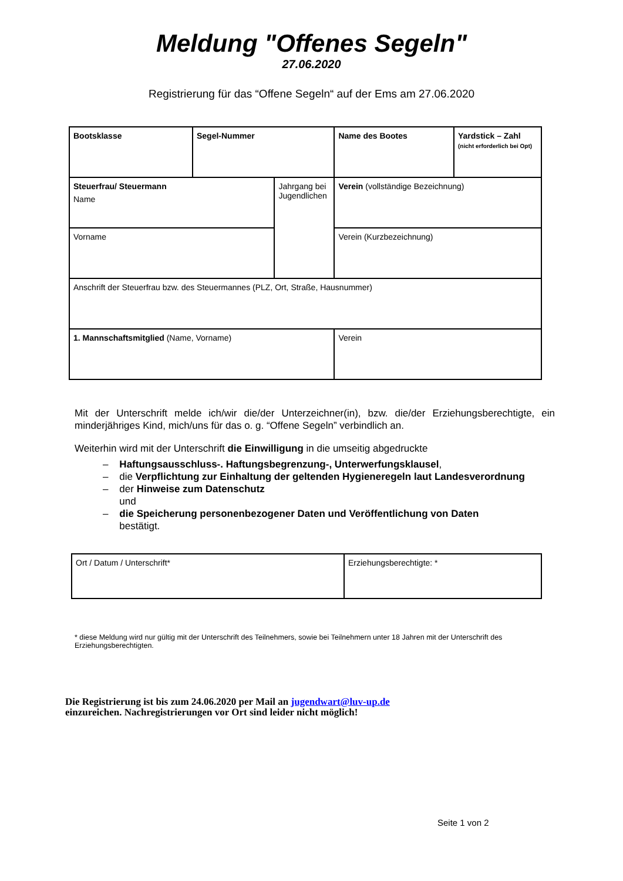Meldung "Offenes Segeln"
27.06.2020
Registrierung für das “Offene Segeln“ auf der Ems am 27.06.2020
| Bootsklasse | Segel-Nummer | | Name des Bootes | Yardstick – Zahl (nicht erforderlich bei Opt) |
| Steuerfrau/ Steuermann Name | | Jahrgang bei Jugendlichen | Verein (vollständige Bezeichnung) | |
| Vorname | | | Verein (Kurzbezeichnung) | |
| Anschrift der Steuerfrau bzw. des Steuermannes (PLZ, Ort, Straße, Hausnummer) | | | | |
| 1. Mannschaftsmitglied (Name, Vorname) | | | Verein | |
Mit der Unterschrift melde ich/wir die/der Unterzeichner(in), bzw. die/der Erziehungsberechtigte, ein minderjähriges Kind, mich/uns für das o. g. “Offene Segeln” verbindlich an.
Weiterhin wird mit der Unterschrift die Einwilligung in die umseitig abgedruckte
– Haftungsausschluss-. Haftungsbegrenzung-, Unterwerfungsklausel,
– die Verpflichtung zur Einhaltung der geltenden Hygieneregeln laut Landesverordnung
– der Hinweise zum Datenschutz
und
– die Speicherung personenbezogener Daten und Veröffentlichung von Daten
bestätigt.
| Ort / Datum / Unterschrift* | Erziehungsberechtigte: * |
* diese Meldung wird nur gültig mit der Unterschrift des Teilnehmers, sowie bei Teilnehmern unter 18 Jahren mit der Unterschrift des Erziehungsberechtigten.
Die Registrierung ist bis zum 24.06.2020 per Mail an jugendwart@luv-up.de
einzureichen. Nachregistrierungen vor Ort sind leider nicht möglich!
Seite 1 von 2